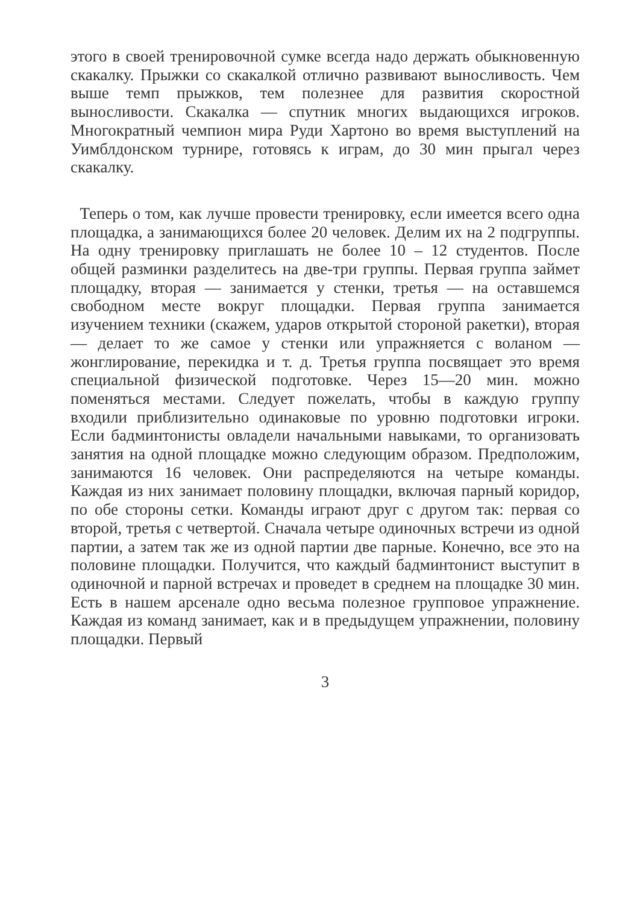этого в своей тренировочной сумке всегда надо держать обыкновенную скакалку. Прыжки со скакалкой отлично развивают выносливость. Чем выше темп прыжков, тем полезнее для развития скоростной выносливости. Скакалка — спутник многих выдающихся игроков. Многократный чемпион мира Руди Хартоно во время выступлений на Уимблдонском турнире, готовясь к играм, до 30 мин прыгал через скакалку.
Теперь о том, как лучше провести тренировку, если имеется всего одна площадка, а занимающихся более 20 человек. Делим их на 2 подгруппы. На одну тренировку приглашать не более 10 – 12 студентов. После общей разминки разделитесь на две-три группы. Первая группа займет площадку, вторая — занимается у стенки, третья — на оставшемся свободном месте вокруг площадки. Первая группа занимается изучением техники (скажем, ударов открытой стороной ракетки), вторая — делает то же самое у стенки или упражняется с воланом — жонглирование, перекидка и т. д. Третья группа посвящает это время специальной физической подготовке. Через 15—20 мин. можно поменяться местами. Следует пожелать, чтобы в каждую группу входили приблизительно одинаковые по уровню подготовки игроки. Если бадминтонисты овладели начальными навыками, то организовать занятия на одной площадке можно следующим образом. Предположим, занимаются 16 человек. Они распределяются на четыре команды. Каждая из них занимает половину площадки, включая парный коридор, по обе стороны сетки. Команды играют друг с другом так: первая со второй, третья с четвертой. Сначала четыре одиночных встречи из одной партии, а затем так же из одной партии две парные. Конечно, все это на половине площадки. Получится, что каждый бадминтонист выступит в одиночной и парной встречах и проведет в среднем на площадке 30 мин. Есть в нашем арсенале одно весьма полезное групповое упражнение. Каждая из команд занимает, как и в предыдущем упражнении, половину площадки. Первый
3